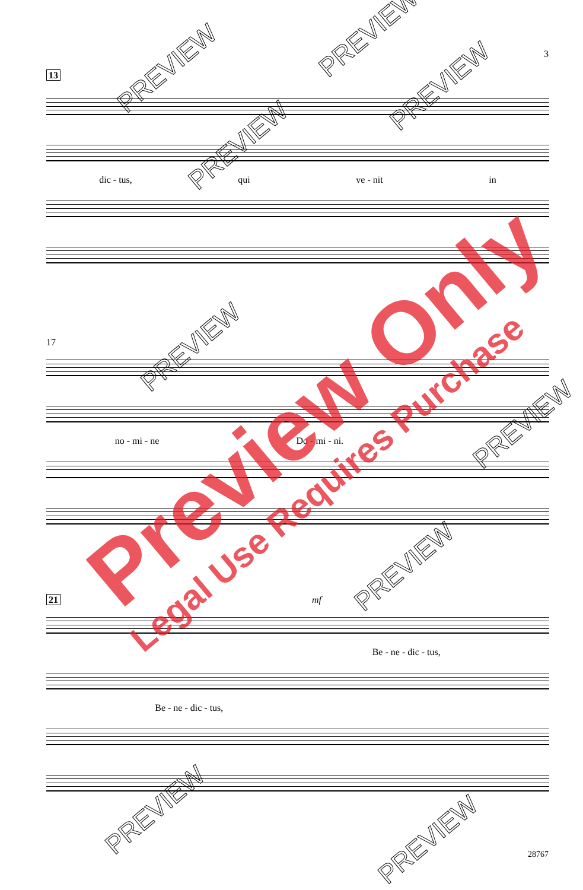3
13
dic - tus, qui ve - nit in
17
no - mi - ne Do - mi - ni.
21 mf
Be - ne - dic - tus,
Be - ne - dic - tus,
28767
Preview Only
Legal Use Requires Purchase
PREVIEW
PREVIEW
PREVIEW
PREVIEW
PREVIEW
PREVIEW
PREVIEW
PREVIEW
PREVIEW